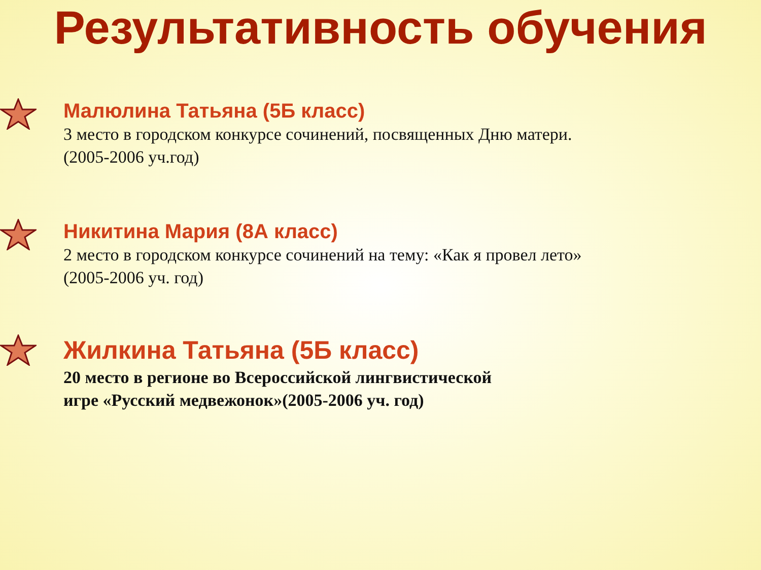Результативность обучения
Малюлина Татьяна (5Б класс)
3 место в городском конкурсе сочинений, посвященных Дню матери.
(2005-2006 уч.год)
Никитина Мария (8А класс)
2 место в городском конкурсе сочинений на тему: «Как я провел лето»
(2005-2006 уч. год)
Жилкина Татьяна (5Б класс)
20 место в регионе во Всероссийской лингвистической
игре «Русский медвежонок»(2005-2006 уч. год)